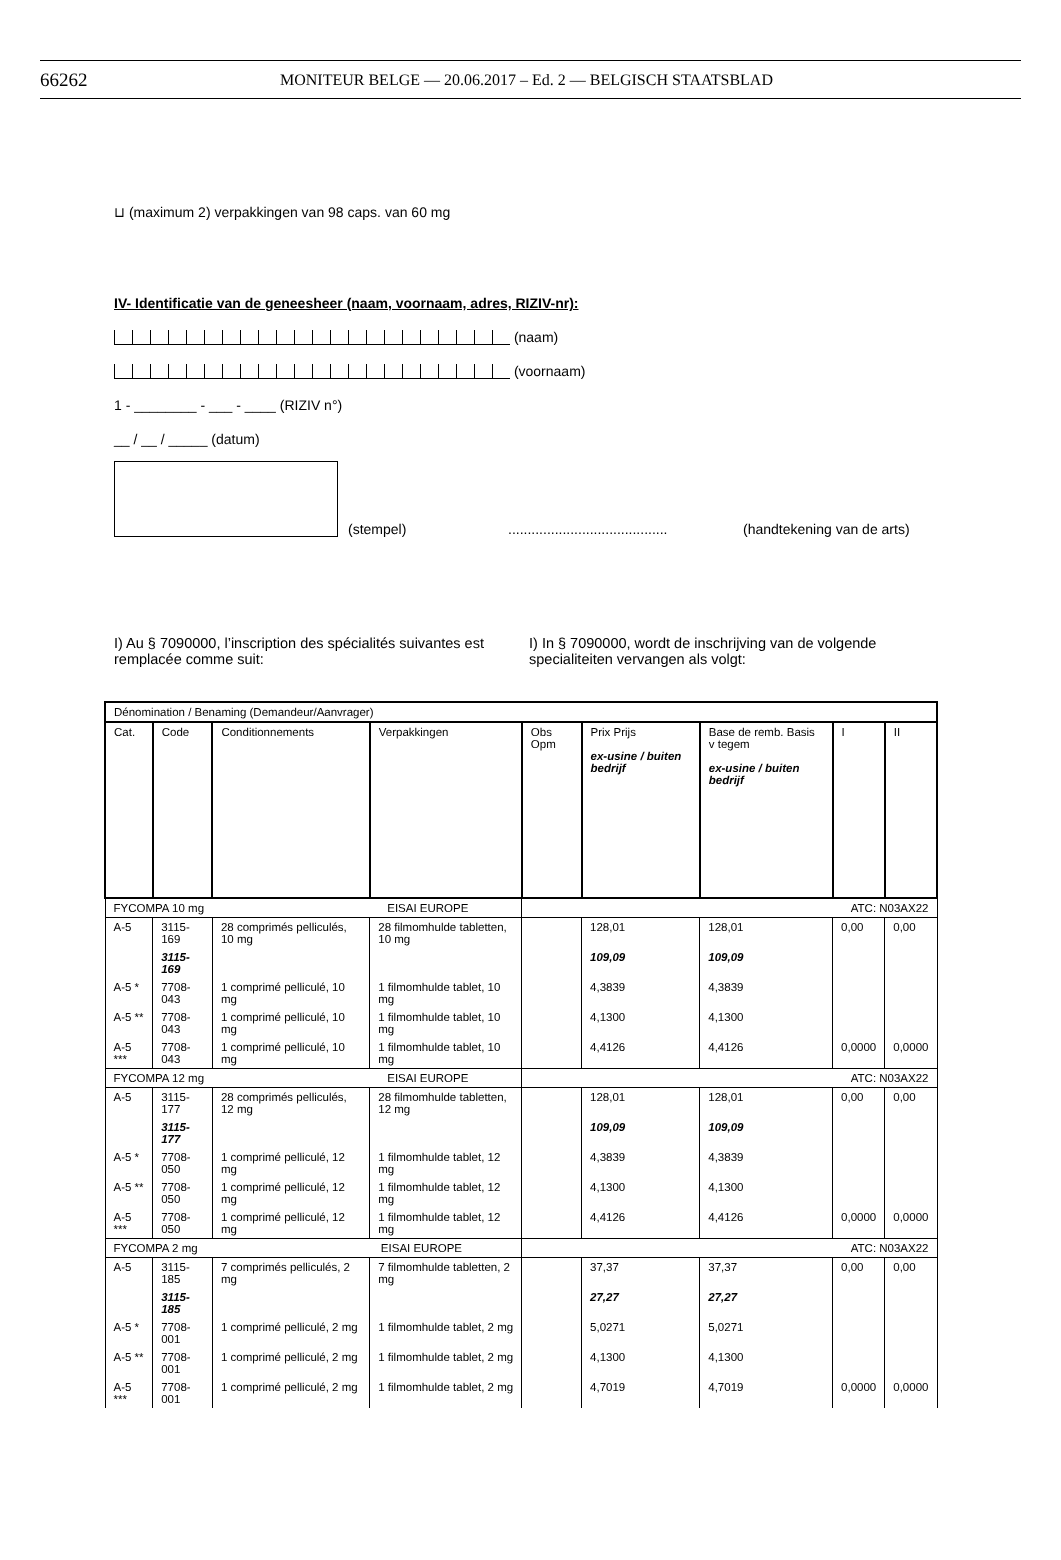66262 MONITEUR BELGE — 20.06.2017 – Ed. 2 — BELGISCH STAATSBLAD
⊔ (maximum 2) verpakkingen van 98 caps. van 60 mg
IV- Identificatie van de geneesheer (naam, voornaam, adres, RIZIV-nr):
(naam)
(voornaam)
1 - ________ - ___ - ____ (RIZIV n°)
__ / __ / _____ (datum)
(stempel)......................................... (handtekening van de arts)
I) Au § 7090000, l’inscription des spécialités suivantes est remplacée comme suit:
I) In § 7090000, wordt de inschrijving van de volgende specialiteiten vervangen als volgt:
| Dénomination / Benaming (Demandeur/Aanvrager) | | | | | | | | |
| --- | --- | --- | --- | --- | --- | --- | --- | --- |
| Cat. | Code | Conditionnements | Verpakkingen | Obs Opm | Prix Prijs ex-usine / buiten bedrijf | Base de remb. Basis v tegem ex-usine / buiten bedrijf | I | II |
| FYCOMPA 10 mg EISAI EUROPE | | | | ATC: N03AX22 | | | | |
| A-5 | 3115-169 | 28 comprimés pelliculés, 10 mg | 28 filmomhulde tabletten, 10 mg | | 128,01 | 128,01 | 0,00 | 0,00 |
| | 3115-169 | | | | 109,09 | 109,09 | | |
| A-5 * | 7708-043 | 1 comprimé pelliculé, 10 mg | 1 filmomhulde tablet, 10 mg | | 4,3839 | 4,3839 | | |
| A-5 ** | 7708-043 | 1 comprimé pelliculé, 10 mg | 1 filmomhulde tablet, 10 mg | | 4,1300 | 4,1300 | | |
| A-5 *** | 7708-043 | 1 comprimé pelliculé, 10 mg | 1 filmomhulde tablet, 10 mg | | 4,4126 | 4,4126 | 0,0000 | 0,0000 |
| FYCOMPA 12 mg EISAI EUROPE | | | | ATC: N03AX22 | | | | |
| A-5 | 3115-177 | 28 comprimés pelliculés, 12 mg | 28 filmomhulde tabletten, 12 mg | | 128,01 | 128,01 | 0,00 | 0,00 |
| | 3115-177 | | | | 109,09 | 109,09 | | |
| A-5 * | 7708-050 | 1 comprimé pelliculé, 12 mg | 1 filmomhulde tablet, 12 mg | | 4,3839 | 4,3839 | | |
| A-5 ** | 7708-050 | 1 comprimé pelliculé, 12 mg | 1 filmomhulde tablet, 12 mg | | 4,1300 | 4,1300 | | |
| A-5 *** | 7708-050 | 1 comprimé pelliculé, 12 mg | 1 filmomhulde tablet, 12 mg | | 4,4126 | 4,4126 | 0,0000 | 0,0000 |
| FYCOMPA 2 mg EISAI EUROPE | | | | ATC: N03AX22 | | | | |
| A-5 | 3115-185 | 7 comprimés pelliculés, 2 mg | 7 filmomhulde tabletten, 2 mg | | 37,37 | 37,37 | 0,00 | 0,00 |
| | 3115-185 | | | | 27,27 | 27,27 | | |
| A-5 * | 7708-001 | 1 comprimé pelliculé, 2 mg | 1 filmomhulde tablet, 2 mg | | 5,0271 | 5,0271 | | |
| A-5 ** | 7708-001 | 1 comprimé pelliculé, 2 mg | 1 filmomhulde tablet, 2 mg | | 4,1300 | 4,1300 | | |
| A-5 *** | 7708-001 | 1 comprimé pelliculé, 2 mg | 1 filmomhulde tablet, 2 mg | | 4,7019 | 4,7019 | 0,0000 | 0,0000 |